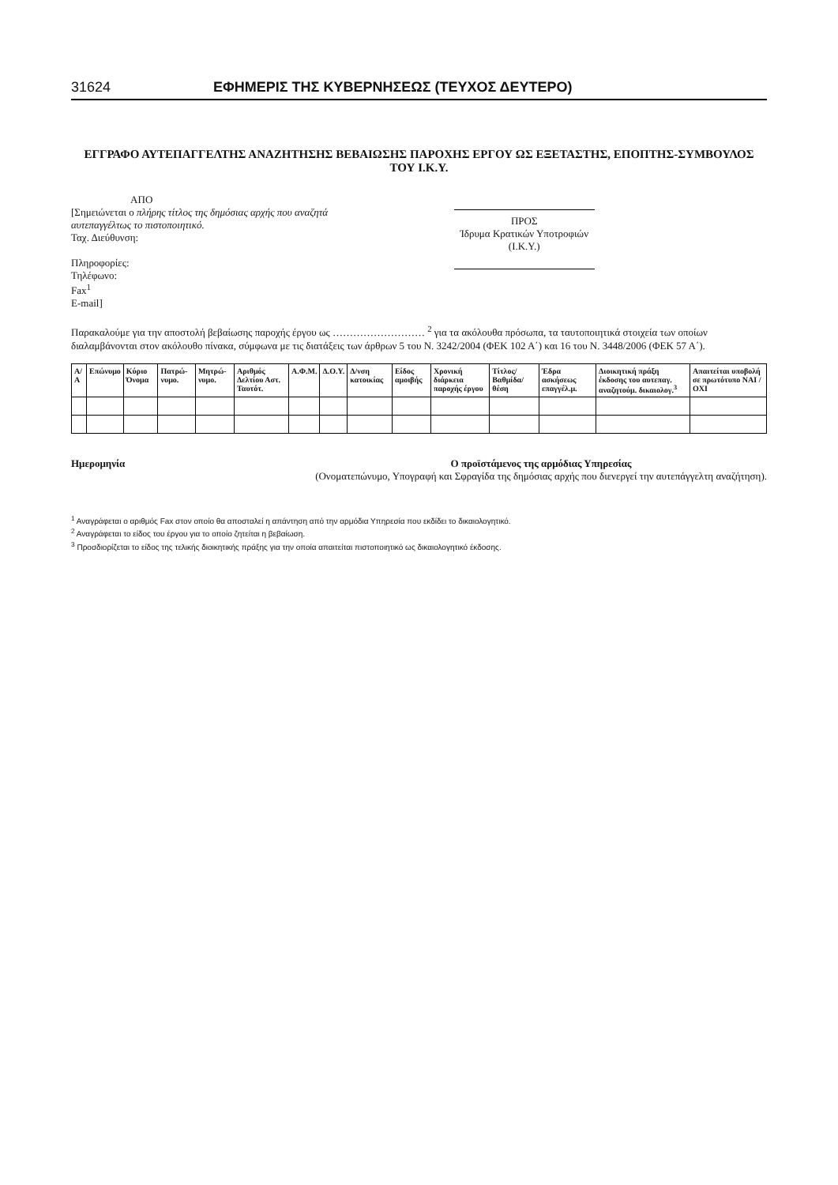31624 ΕΦΗΜΕΡΙΣ ΤΗΣ ΚΥΒΕΡΝΗΣΕΩΣ (ΤΕΥΧΟΣ ΔΕΥΤΕΡΟ)
ΕΓΓΡΑΦΟ ΑΥΤΕΠΑΓΓΕΛΤΗΣ ΑΝΑΖΗΤΗΣΗΣ ΒΕΒΑΙΩΣΗΣ ΠΑΡΟΧΗΣ ΕΡΓΟΥ ΩΣ ΕΞΕΤΑΣΤΗΣ, ΕΠΟΠΤΗΣ-ΣΥΜΒΟΥΛΟΣ ΤΟΥ Ι.Κ.Υ.
ΑΠΟ
[Σημειώνεται ο πλήρης τίτλος της δημόσιας αρχής που αναζητά αυτεπαγγέλτως το πιστοποιητικό.
Ταχ. Διεύθυνση:
Πληροφορίες:
Τηλέφωνο:
Fax<sup>1</sup>
E-mail]
ΠΡΟΣ
Ίδρυμα Κρατικών Υποτροφιών
(Ι.Κ.Υ.)
Παρακαλούμε για την αποστολή βεβαίωσης παροχής έργου ως ……………………… <sup>2</sup> για τα ακόλουθα πρόσωπα, τα ταυτοποιητικά στοιχεία των οποίων διαλαμβάνονται στον ακόλουθο πίνακα, σύμφωνα με τις διατάξεις των άρθρων 5 του Ν. 3242/2004 (ΦΕΚ 102 Α΄) και 16 του Ν. 3448/2006 (ΦΕΚ 57 Α΄).
| Α/Α | Επώνυμο | Κύριο Όνομα | Πατρώ-νυμο. | Μητρώ-νυμο. | Αριθμός Δελτίου Αστ. Ταυτότ. | Α.Φ.Μ. | Δ.Ο.Υ. | Δ/νση κατοικίας | Είδος αμοιβής | Χρονική διάρκεια παροχής έργου | Τίτλος/ Βαθμίδα/ θέση | Έδρα ασκήσεως επαγγέλ.μ. | Διοικητική πράξη έκδοσης του αυτεπαγ. αναζητούμ. δικαιολογ.<sup>3</sup> | Απαιτείται υποβολή σε πρωτότυπο ΝΑΙ / ΟΧΙ |
| --- | --- | --- | --- | --- | --- | --- | --- | --- | --- | --- | --- | --- | --- | --- |
Ημερομηνία Ο προϊστάμενος της αρμόδιας Υπηρεσίας
(Ονοματεπώνυμο, Υπογραφή και Σφραγίδα της δημόσιας αρχής που διενεργεί την αυτεπάγγελτη αναζήτηση).
<sup>1</sup> Αναγράφεται ο αριθμός Fax στον οποίο θα αποσταλεί η απάντηση από την αρμόδια Υπηρεσία που εκδίδει το δικαιολογητικό.
<sup>2</sup> Αναγράφεται το είδος του έργου για το οποίο ζητείται η βεβαίωση.
<sup>3</sup> Προσδιορίζεται το είδος της τελικής διοικητικής πράξης για την οποία απαιτείται πιστοποιητικό ως δικαιολογητικό έκδοσης.